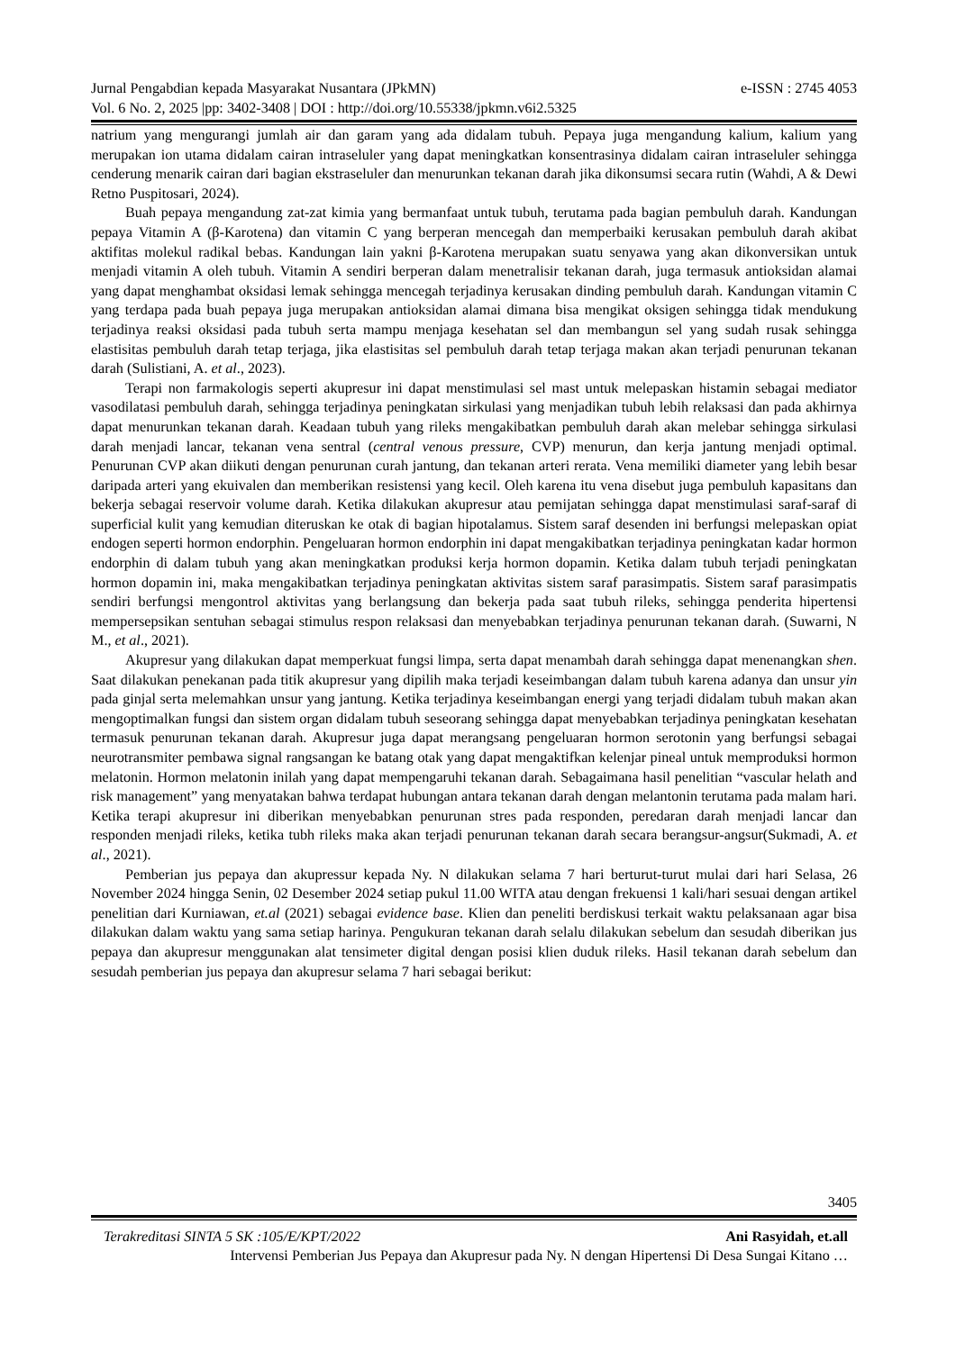Jurnal Pengabdian kepada Masyarakat Nusantara (JPkMN) e-ISSN : 2745 4053
Vol. 6 No. 2, 2025 |pp: 3402-3408 | DOI : http://doi.org/10.55338/jpkmn.v6i2.5325
natrium yang mengurangi jumlah air dan garam yang ada didalam tubuh. Pepaya juga mengandung kalium, kalium yang merupakan ion utama didalam cairan intraseluler yang dapat meningkatkan konsentrasinya didalam cairan intraseluler sehingga cenderung menarik cairan dari bagian ekstraseluler dan menurunkan tekanan darah jika dikonsumsi secara rutin (Wahdi, A & Dewi Retno Puspitosari, 2024).
Buah pepaya mengandung zat-zat kimia yang bermanfaat untuk tubuh, terutama pada bagian pembuluh darah. Kandungan pepaya Vitamin A (β-Karotena) dan vitamin C yang berperan mencegah dan memperbaiki kerusakan pembuluh darah akibat aktifitas molekul radikal bebas. Kandungan lain yakni β-Karotena merupakan suatu senyawa yang akan dikonversikan untuk menjadi vitamin A oleh tubuh. Vitamin A sendiri berperan dalam menetralisir tekanan darah, juga termasuk antioksidan alamai yang dapat menghambat oksidasi lemak sehingga mencegah terjadinya kerusakan dinding pembuluh darah. Kandungan vitamin C yang terdapa pada buah pepaya juga merupakan antioksidan alamai dimana bisa mengikat oksigen sehingga tidak mendukung terjadinya reaksi oksidasi pada tubuh serta mampu menjaga kesehatan sel dan membangun sel yang sudah rusak sehingga elastisitas pembuluh darah tetap terjaga, jika elastisitas sel pembuluh darah tetap terjaga makan akan terjadi penurunan tekanan darah (Sulistiani, A. et al., 2023).
Terapi non farmakologis seperti akupresur ini dapat menstimulasi sel mast untuk melepaskan histamin sebagai mediator vasodilatasi pembuluh darah, sehingga terjadinya peningkatan sirkulasi yang menjadikan tubuh lebih relaksasi dan pada akhirnya dapat menurunkan tekanan darah. Keadaan tubuh yang rileks mengakibatkan pembuluh darah akan melebar sehingga sirkulasi darah menjadi lancar, tekanan vena sentral (central venous pressure, CVP) menurun, dan kerja jantung menjadi optimal. Penurunan CVP akan diikuti dengan penurunan curah jantung, dan tekanan arteri rerata. Vena memiliki diameter yang lebih besar daripada arteri yang ekuivalen dan memberikan resistensi yang kecil. Oleh karena itu vena disebut juga pembuluh kapasitans dan bekerja sebagai reservoir volume darah. Ketika dilakukan akupresur atau pemijatan sehingga dapat menstimulasi saraf-saraf di superficial kulit yang kemudian diteruskan ke otak di bagian hipotalamus. Sistem saraf desenden ini berfungsi melepaskan opiat endogen seperti hormon endorphin. Pengeluaran hormon endorphin ini dapat mengakibatkan terjadinya peningkatan kadar hormon endorphin di dalam tubuh yang akan meningkatkan produksi kerja hormon dopamin. Ketika dalam tubuh terjadi peningkatan hormon dopamin ini, maka mengakibatkan terjadinya peningkatan aktivitas sistem saraf parasimpatis. Sistem saraf parasimpatis sendiri berfungsi mengontrol aktivitas yang berlangsung dan bekerja pada saat tubuh rileks, sehingga penderita hipertensi mempersepsikan sentuhan sebagai stimulus respon relaksasi dan menyebabkan terjadinya penurunan tekanan darah. (Suwarni, N M., et al., 2021).
Akupresur yang dilakukan dapat memperkuat fungsi limpa, serta dapat menambah darah sehingga dapat menenangkan shen. Saat dilakukan penekanan pada titik akupresur yang dipilih maka terjadi keseimbangan dalam tubuh karena adanya dan unsur yin pada ginjal serta melemahkan unsur yang jantung. Ketika terjadinya keseimbangan energi yang terjadi didalam tubuh makan akan mengoptimalkan fungsi dan sistem organ didalam tubuh seseorang sehingga dapat menyebabkan terjadinya peningkatan kesehatan termasuk penurunan tekanan darah. Akupresur juga dapat merangsang pengeluaran hormon serotonin yang berfungsi sebagai neurotransmiter pembawa signal rangsangan ke batang otak yang dapat mengaktifkan kelenjar pineal untuk memproduksi hormon melatonin. Hormon melatonin inilah yang dapat mempengaruhi tekanan darah. Sebagaimana hasil penelitian “vascular helath and risk management” yang menyatakan bahwa terdapat hubungan antara tekanan darah dengan melantonin terutama pada malam hari. Ketika terapi akupresur ini diberikan menyebabkan penurunan stres pada responden, peredaran darah menjadi lancar dan responden menjadi rileks, ketika tubh rileks maka akan terjadi penurunan tekanan darah secara berangsur-angsur(Sukmadi, A. et al., 2021).
Pemberian jus pepaya dan akupressur kepada Ny. N dilakukan selama 7 hari berturut-turut mulai dari hari Selasa, 26 November 2024 hingga Senin, 02 Desember 2024 setiap pukul 11.00 WITA atau dengan frekuensi 1 kali/hari sesuai dengan artikel penelitian dari Kurniawan, et.al (2021) sebagai evidence base. Klien dan peneliti berdiskusi terkait waktu pelaksanaan agar bisa dilakukan dalam waktu yang sama setiap harinya. Pengukuran tekanan darah selalu dilakukan sebelum dan sesudah diberikan jus pepaya dan akupresur menggunakan alat tensimeter digital dengan posisi klien duduk rileks. Hasil tekanan darah sebelum dan sesudah pemberian jus pepaya dan akupresur selama 7 hari sebagai berikut:
3405
Terakreditasi SINTA 5 SK :105/E/KPT/2022 Ani Rasyidah, et.all
Intervensi Pemberian Jus Pepaya dan Akupresur pada Ny. N dengan Hipertensi Di Desa Sungai Kitano …